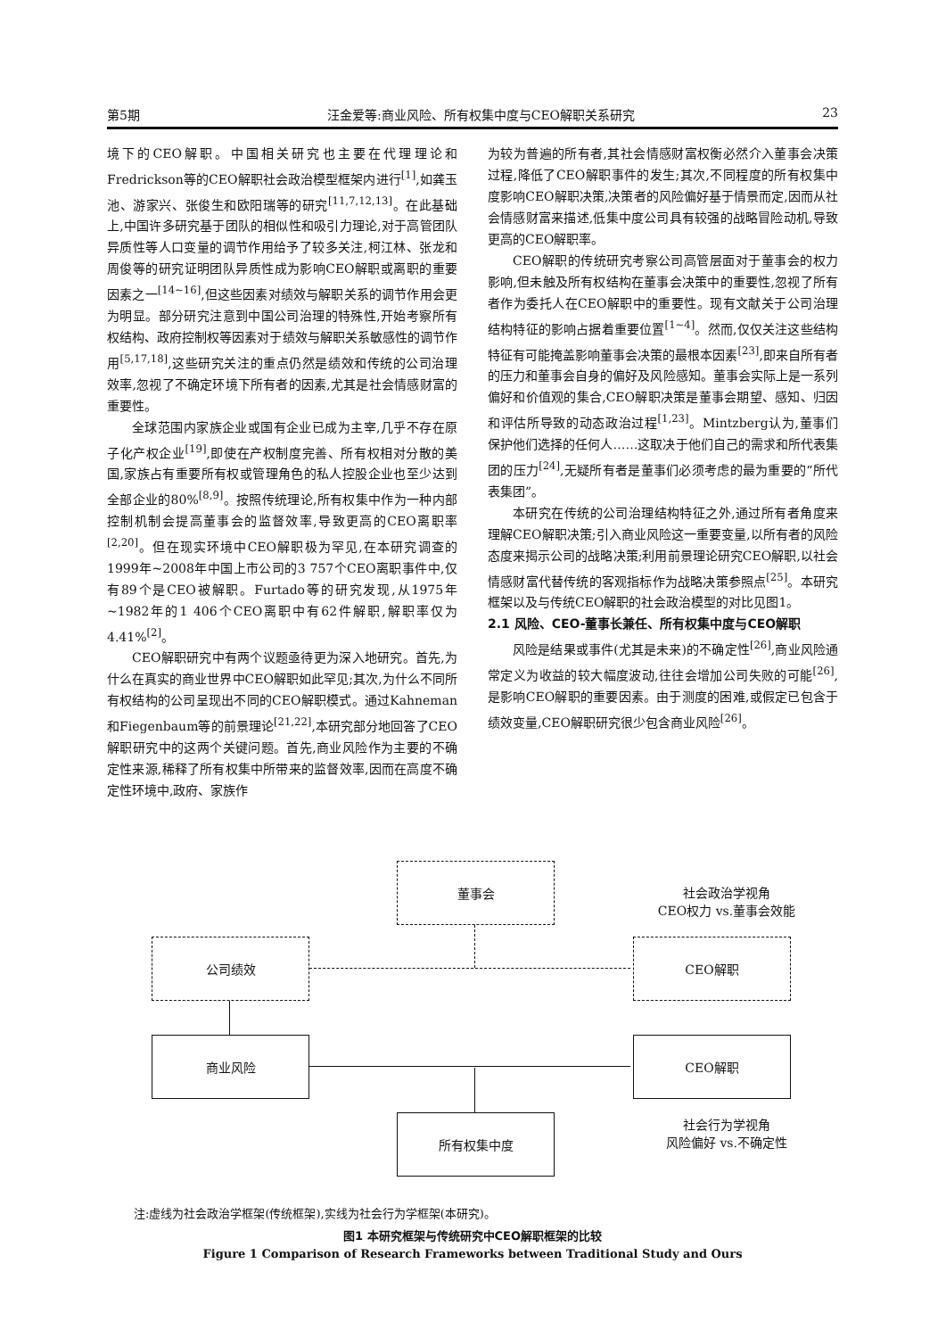第5期 汪金爱等:商业风险、所有权集中度与CEO解职关系研究 23
境下的CEO解职。中国相关研究也主要在代理理论和Fredrickson等的CEO解职社会政治模型框架内进行<sup>[1]</sup>,如龚玉池、游家兴、张俊生和欧阳瑞等的研究<sup>[11,7,12,13]</sup>。在此基础上,中国许多研究基于团队的相似性和吸引力理论,对于高管团队异质性等人口变量的调节作用给予了较多关注,柯江林、张龙和周俊等的研究证明团队异质性成为影响CEO解职或离职的重要因素之一<sup>[14~16]</sup>,但这些因素对绩效与解职关系的调节作用会更为明显。部分研究注意到中国公司治理的特殊性,开始考察所有权结构、政府控制权等因素对于绩效与解职关系敏感性的调节作用<sup>[5,17,18]</sup>,这些研究关注的重点仍然是绩效和传统的公司治理效率,忽视了不确定环境下所有者的因素,尤其是社会情感财富的重要性。
全球范围内家族企业或国有企业已成为主宰,几乎不存在原子化产权企业<sup>[19]</sup>,即使在产权制度完善、所有权相对分散的美国,家族占有重要所有权或管理角色的私人控股企业也至少达到全部企业的80%<sup>[8,9]</sup>。按照传统理论,所有权集中作为一种内部控制机制会提高董事会的监督效率,导致更高的CEO离职率<sup>[2,20]</sup>。但在现实环境中CEO解职极为罕见,在本研究调查的1999年~2008年中国上市公司的3 757个CEO离职事件中,仅有89个是CEO被解职。Furtado等的研究发现,从1975年~1982年的1 406个CEO离职中有62件解职,解职率仅为4.41%<sup>[2]</sup>。
CEO解职研究中有两个议题亟待更为深入地研究。首先,为什么在真实的商业世界中CEO解职如此罕见;其次,为什么不同所有权结构的公司呈现出不同的CEO解职模式。通过Kahneman和Fiegenbaum等的前景理论<sup>[21,22]</sup>,本研究部分地回答了CEO解职研究中的这两个关键问题。首先,商业风险作为主要的不确定性来源,稀释了所有权集中所带来的监督效率,因而在高度不确定性环境中,政府、家族作
为较为普遍的所有者,其社会情感财富权衡必然介入董事会决策过程,降低了CEO解职事件的发生;其次,不同程度的所有权集中度影响CEO解职决策,决策者的风险偏好基于情景而定,因而从社会情感财富来描述,低集中度公司具有较强的战略冒险动机,导致更高的CEO解职率。
CEO解职的传统研究考察公司高管层面对于董事会的权力影响,但未触及所有权结构在董事会决策中的重要性,忽视了所有者作为委托人在CEO解职中的重要性。现有文献关于公司治理结构特征的影响占据着重要位置<sup>[1~4]</sup>。然而,仅仅关注这些结构特征有可能掩盖影响董事会决策的最根本因素<sup>[23]</sup>,即来自所有者的压力和董事会自身的偏好及风险感知。董事会实际上是一系列偏好和价值观的集合,CEO解职决策是董事会期望、感知、归因和评估所导致的动态政治过程<sup>[1,23]</sup>。Mintzberg认为,董事们保护他们选择的任何人……这取决于他们自己的需求和所代表集团的压力<sup>[24]</sup>,无疑所有者是董事们必须考虑的最为重要的“所代表集团”。
本研究在传统的公司治理结构特征之外,通过所有者角度来理解CEO解职决策;引入商业风险这一重要变量,以所有者的风险态度来揭示公司的战略决策;利用前景理论研究CEO解职,以社会情感财富代替传统的客观指标作为战略决策参照点<sup>[25]</sup>。本研究框架以及与传统CEO解职的社会政治模型的对比见图1。
2.1 风险、CEO-董事长兼任、所有权集中度与CEO解职
风险是结果或事件(尤其是未来)的不确定性<sup>[26]</sup>,商业风险通常定义为收益的较大幅度波动,往往会增加公司失败的可能<sup>[26]</sup>,是影响CEO解职的重要因素。由于测度的困难,或假定已包含于绩效变量,CEO解职研究很少包含商业风险<sup>[26]</sup>。
董事会
社会政治学视角
CEO权力 vs.董事会效能
公司绩效 CEO解职
商业风险 CEO解职
所有权集中度
社会行为学视角
风险偏好 vs.不确定性
注:虚线为社会政治学框架(传统框架),实线为社会行为学框架(本研究)。
图1 本研究框架与传统研究中CEO解职框架的比较
Figure 1 Comparison of Research Frameworks between Traditional Study and Ours